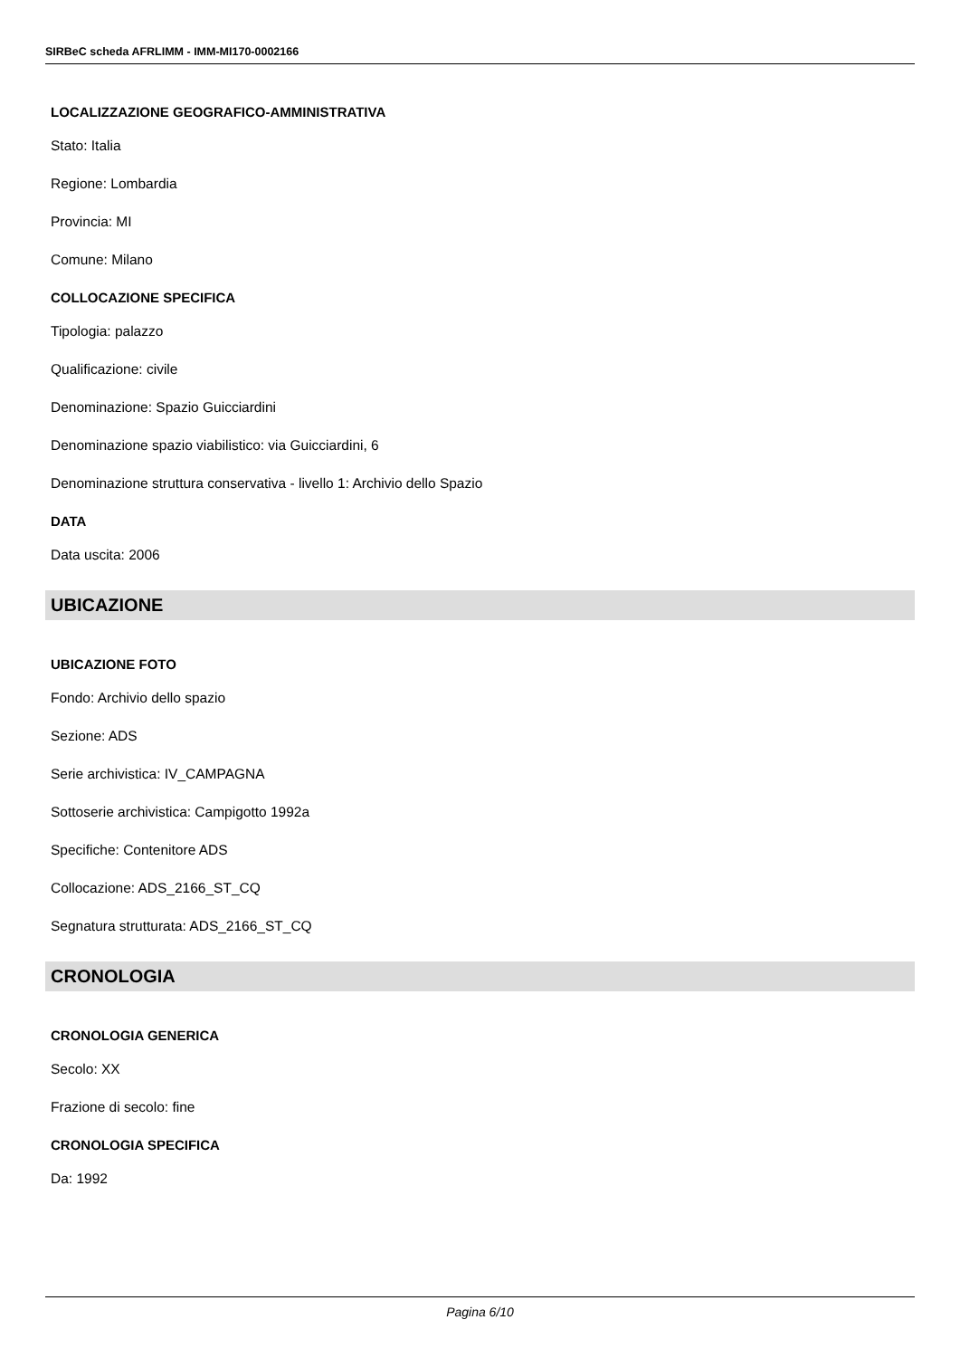SIRBeC scheda AFRLIMM - IMM-MI170-0002166
LOCALIZZAZIONE GEOGRAFICO-AMMINISTRATIVA
Stato: Italia
Regione: Lombardia
Provincia: MI
Comune: Milano
COLLOCAZIONE SPECIFICA
Tipologia: palazzo
Qualificazione: civile
Denominazione: Spazio Guicciardini
Denominazione spazio viabilistico: via Guicciardini, 6
Denominazione struttura conservativa - livello 1: Archivio dello Spazio
DATA
Data uscita: 2006
UBICAZIONE
UBICAZIONE FOTO
Fondo: Archivio dello spazio
Sezione: ADS
Serie archivistica: IV_CAMPAGNA
Sottoserie archivistica: Campigotto 1992a
Specifiche: Contenitore ADS
Collocazione: ADS_2166_ST_CQ
Segnatura strutturata: ADS_2166_ST_CQ
CRONOLOGIA
CRONOLOGIA GENERICA
Secolo: XX
Frazione di secolo: fine
CRONOLOGIA SPECIFICA
Da: 1992
Pagina 6/10